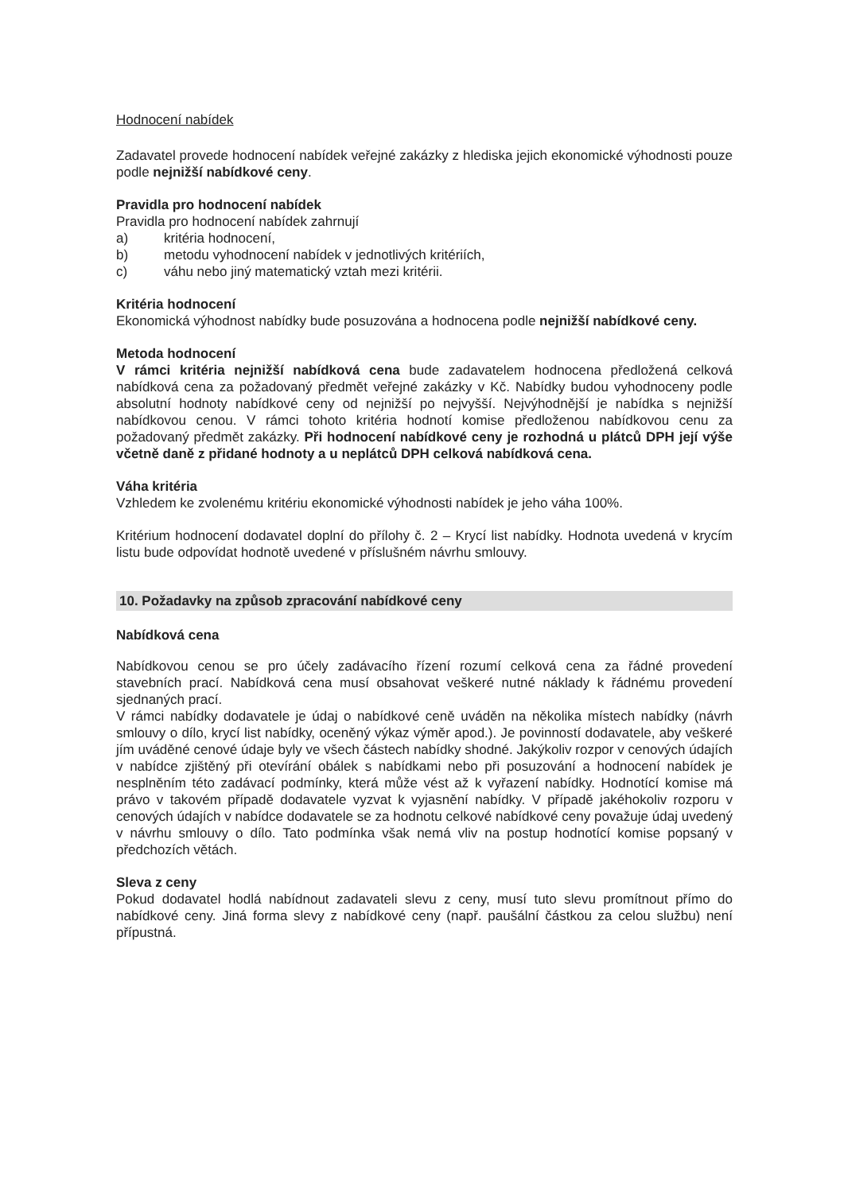Hodnocení nabídek
Zadavatel provede hodnocení nabídek veřejné zakázky z hlediska jejich ekonomické výhodnosti pouze podle nejnižší nabídkové ceny.
Pravidla pro hodnocení nabídek
Pravidla pro hodnocení nabídek zahrnují
a) kritéria hodnocení,
b) metodu vyhodnocení nabídek v jednotlivých kritériích,
c) váhu nebo jiný matematický vztah mezi kritérii.
Kritéria hodnocení
Ekonomická výhodnost nabídky bude posuzována a hodnocena podle nejnižší nabídkové ceny.
Metoda hodnocení
V rámci kritéria nejnižší nabídková cena bude zadavatelem hodnocena předložená celková nabídková cena za požadovaný předmět veřejné zakázky v Kč. Nabídky budou vyhodnoceny podle absolutní hodnoty nabídkové ceny od nejnižší po nejvyšší. Nejvýhodnější je nabídka s nejnižší nabídkovou cenou. V rámci tohoto kritéria hodnotí komise předloženou nabídkovou cenu za požadovaný předmět zakázky. Při hodnocení nabídkové ceny je rozhodná u plátců DPH její výše včetně daně z přidané hodnoty a u neplátců DPH celková nabídková cena.
Váha kritéria
Vzhledem ke zvolenému kritériu ekonomické výhodnosti nabídek je jeho váha 100%.
Kritérium hodnocení dodavatel doplní do přílohy č. 2 – Krycí list nabídky. Hodnota uvedená v krycím listu bude odpovídat hodnotě uvedené v příslušném návrhu smlouvy.
10. Požadavky na způsob zpracování nabídkové ceny
Nabídková cena
Nabídkovou cenou se pro účely zadávacího řízení rozumí celková cena za řádné provedení stavebních prací. Nabídková cena musí obsahovat veškeré nutné náklady k řádnému provedení sjednaných prací.
V rámci nabídky dodavatele je údaj o nabídkové ceně uváděn na několika místech nabídky (návrh smlouvy o dílo, krycí list nabídky, oceněný výkaz výměr apod.). Je povinností dodavatele, aby veškeré jím uváděné cenové údaje byly ve všech částech nabídky shodné. Jakýkoliv rozpor v cenových údajích v nabídce zjištěný při otevírání obálek s nabídkami nebo při posuzování a hodnocení nabídek je nesplněním této zadávací podmínky, která může vést až k vyřazení nabídky. Hodnotící komise má právo v takovém případě dodavatele vyzvat k vyjasnění nabídky. V případě jakéhokoliv rozporu v cenových údajích v nabídce dodavatele se za hodnotu celkové nabídkové ceny považuje údaj uvedený v návrhu smlouvy o dílo. Tato podmínka však nemá vliv na postup hodnotící komise popsaný v předchozích větách.
Sleva z ceny
Pokud dodavatel hodlá nabídnout zadavateli slevu z ceny, musí tuto slevu promítnout přímo do nabídkové ceny. Jiná forma slevy z nabídkové ceny (např. paušální částkou za celou službu) není přípustná.